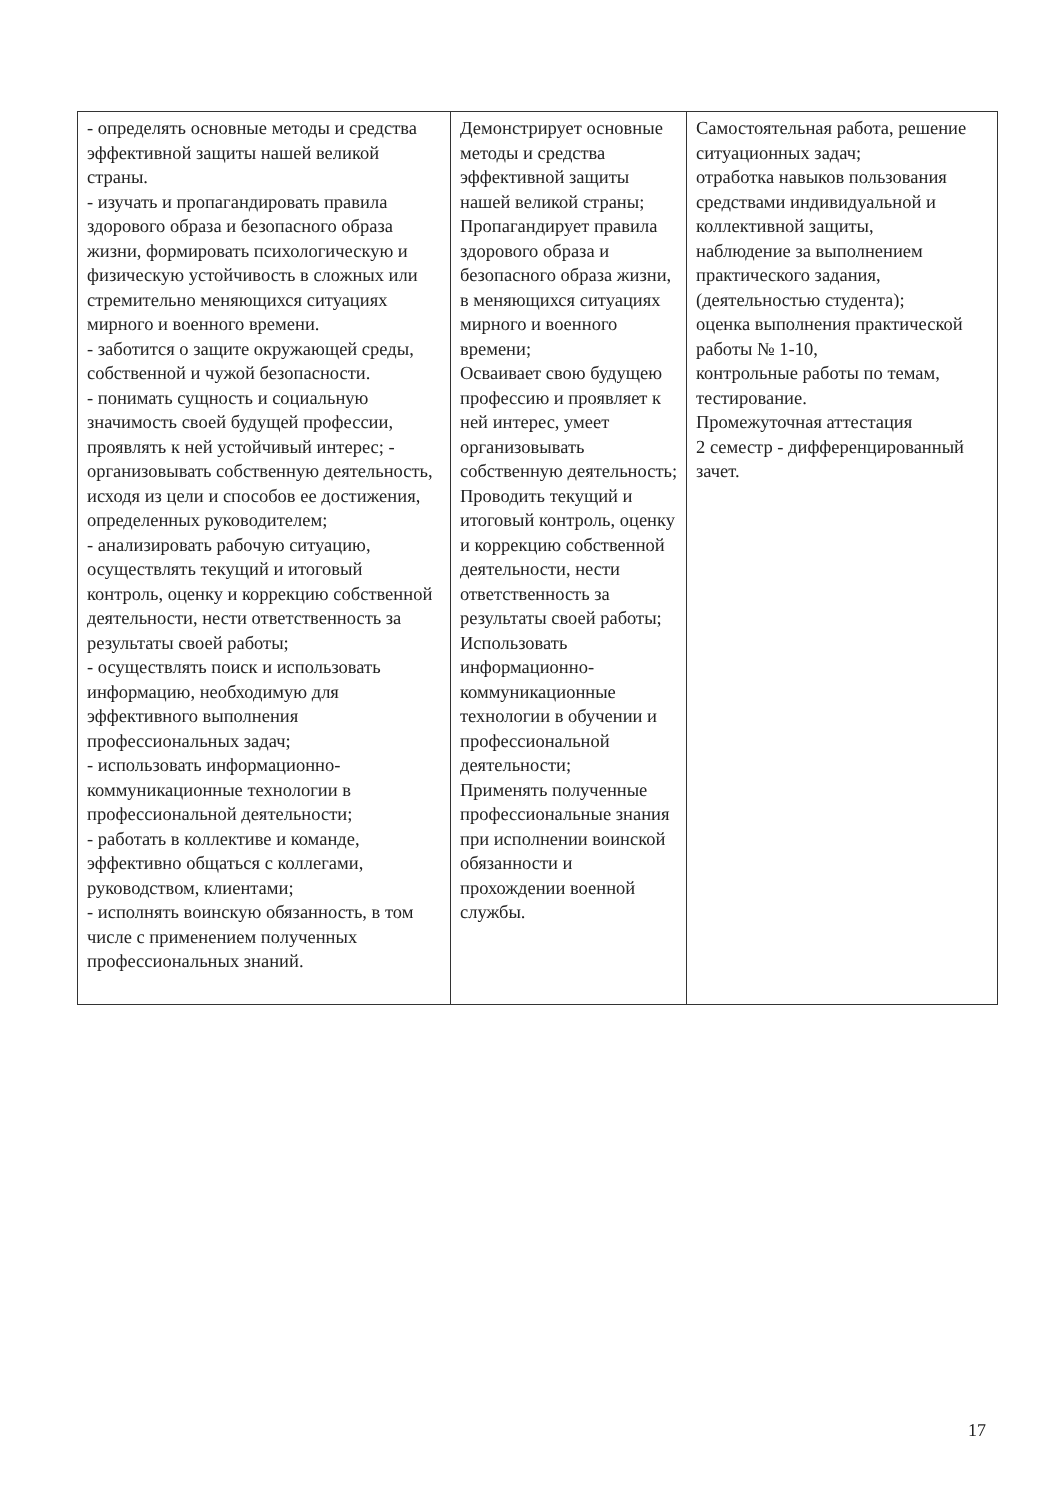| - определять основные методы и средства эффективной защиты нашей великой страны. - изучать и пропагандировать правила здорового образа и безопасного образа жизни, формировать психологическую и физическую устойчивость в сложных или стремительно меняющихся ситуациях мирного и военного времени. - заботится о защите окружающей среды, собственной и чужой безопасности. - понимать сущность и социальную значимость своей будущей профессии, проявлять к ней устойчивый интерес; - организовывать собственную деятельность, исходя из цели и способов ее достижения, определенных руководителем; - анализировать рабочую ситуацию, осуществлять текущий и итоговый контроль, оценку и коррекцию собственной деятельности, нести ответственность за результаты своей работы; - осуществлять поиск и использовать информацию, необходимую для эффективного выполнения профессиональных задач; - использовать информационно-коммуникационные технологии в профессиональной деятельности; - работать в коллективе и команде, эффективно общаться с коллегами, руководством, клиентами; - исполнять воинскую обязанность, в том числе с применением полученных профессиональных знаний. | Демонстрирует основные методы и средства эффективной защиты нашей великой страны; Пропагандирует правила здорового образа и безопасного образа жизни, в меняющихся ситуациях мирного и военного времени; Осваивает свою будущею профессию и проявляет к ней интерес, умеет организовывать собственную деятельность; Проводить текущий и итоговый контроль, оценку и коррекцию собственной деятельности, нести ответственность за результаты своей работы; Использовать информационно-коммуникационные технологии в обучении и профессиональной деятельности; Применять полученные профессиональные знания при исполнении воинской обязанности и прохождении военной службы. | Самостоятельная работа, решение ситуационных задач; отработка навыков пользования средствами индивидуальной и коллективной защиты, наблюдение за выполнением практического задания, (деятельностью студента); оценка выполнения практической работы № 1-10, контрольные работы по темам, тестирование. Промежуточная аттестация 2 семестр - дифференцированный зачет. |
17